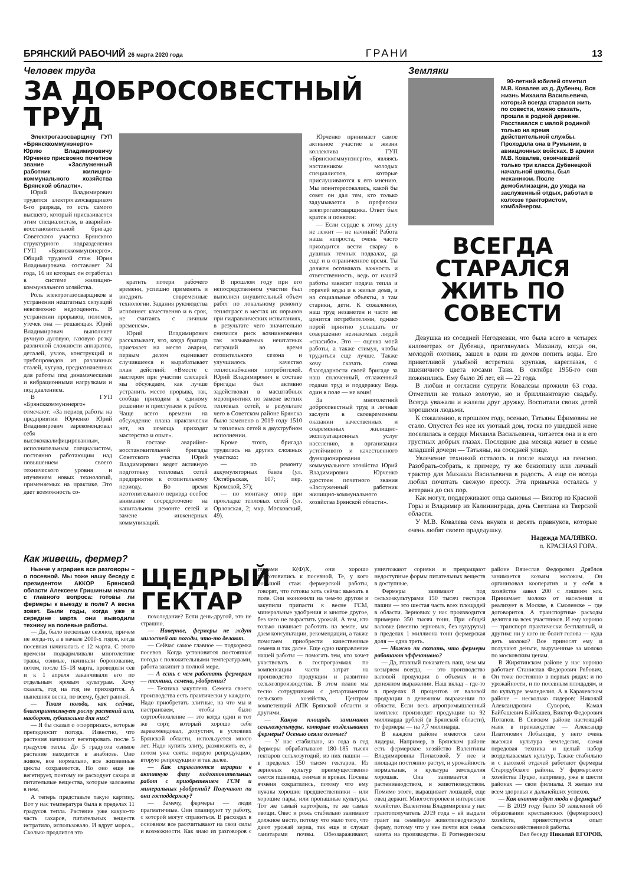БРЯНСКИЙ РАБОЧИЙ 26 марта 2020 года
ГРАНИ
13
Человек труда
ЗА ДОБРОСОВЕСТНЫЙ ТРУД
Электрогазосварщику ГУП «Брянсккоммунэнерго» Юрию Владимировичу Юрченко присвоено почетное звание «Заслуженный работник жилищно-коммунального хозяйства Брянской области».
Юрий Владимирович трудится электрогазосварщиком 6-го разряда, то есть самого высшего, который присваивается этим специалистам, в аварийно-восстановительной бригаде Советского участка Брянского структурного подразделения ГУП «Брянсккоммунэнерго». Общий трудовой стаж Юрия Владимировича составляет 24 года, 16 из которых он отработал в системе жилищно-коммунального хозяйства.
Роль электрогазосварщиков в устранении нештатных ситуаций невозможно недооценить. В устранении прорывов, поломок, утечек она — решающая. Юрий Владимирович выполняет ручную дуговую, газовую резку различной сложности аппаратов, деталей, узлов, конструкций и трубопроводов из различных сталей, чугуна, предназначенных для работы под динамическими и вибрационными нагрузками и под давлением.
В ГУП «Брянсккоммунэнерго» отмечают: «За период работы на предприятии Юрченко Юрий Владимирович зарекомендовал себя высококвалифицированным, исполнительным специалистом, постоянно работающим над повышением своего технического уровня и изучением новых технологий, применяемых на практике. Это дает возможность со-
кратить потери рабочего времени, успешно применять и внедрять современные технологии. Задания руководства исполняет качественно и в срок, не считаясь с личным временем».
Юрий Владимирович рассказывает, что, когда бригада приезжает на место аварии, первым делом оценивает случившееся и вырабатывает план действий: «Вместе с мастером при участии слесарей мы обсуждаем, как лучше устранить место прорыва, так, сообща приходим к единому решению и приступаем к работе. Чаще всего времени на обсуждение плана практически нет, на помощь приходят мастерство и опыт».
В составе аварийно-восстановительной бригады Советского участка Юрий Владимирович ведет активную подготовку тепловых сетей предприятия к отопительному периоду. Во время неотопительного периода особое внимание сосредоточено на капитальном ремонте сетей и замене инженерных коммуникаций.
В прошлом году при его непосредственном участии был выполнен внушительный объем работ по локальному ремонту теплотрасс в местах их порывов при гидравлических испытаниях, в результате чего значительно снизился риск возникновения так называемых нештатных ситуаций во время отопительного сезона и улучшилось качество теплоснабжения потребителей. Юрий Владимирович в составе бригады был активно задействован в масштабных мероприятиях по замене ветхих тепловых сетей, в результате чего в Советском районе Брянска было заменено в 2019 году 1510 м тепловых сетей в двухтрубном исполнении.
Кроме этого, бригада трудилась на других сложных участках:
— по ремонту аккумуляторных баков (ул. Октябрьская, 107; пер. Кромской, 37);
— по монтажу опор при прокладке тепловых сетей (ул. Орловская, 2; мкр. Московский, 49).
Юрченко принимает самое активное участие в жизни коллектива ГУП «Брянсккоммунэнерго», являясь наставником молодых специалистов, которые прислушиваются к его мнению. Мы поинтересовались, какой бы совет он дал тем, кто только задумывается о профессии электрогазосварщика. Ответ был краток и понятен:
— Если сердце к этому делу не лежит — не начинай! Работа наша непроста, очень часто приходится вести сварку в душных темных подвалах, да еще и в ограниченное время. Ты должен осознавать важность и ответственность, ведь от нашей работы зависит подача тепла и горячей воды и в жилые дома, и на социальные объекты, а там старики, дети. К сожалению, наш труд незаметен и часто не ценится потребителями, однако порой приятно услышать от совершенно незнакомых людей «спасибо». Это — оценка моей работы, а также стимул, чтобы трудиться еще лучше. Также хочу сказать слова благодарности своей бригаде за наш сплоченный, отлаженный годами труд и поддержку. Ведь один в поле — не воин!
За многолетний добросовестный труд и личные заслуги в своевременном оказании качественных и современных жилищно-эксплуатационных услуг населению, в организации устойчивого и качественного функционирования коммунального хозяйства Юрий Владимирович Юрченко удостоен почетного звания «Заслуженный работник жилищно-коммунального хозяйства Брянской области».
Земляки
90-летний юбилей отметил М.В. Ковалев из д. Дубенец. Вся жизнь Михаила Васильевича, который всегда старался жить по совести, можно сказать, прошла в родной деревне. Расставался с малой родиной только на время действительной службы. Проходила она в Румынии, в авиационных войсках. В армии М.В. Ковалев, окончивший только три класса Дубенецкой начальной школы, был механиком. После демобилизации, до ухода на заслуженный отдых, работал в колхозе трактористом, комбайнером.
ВСЕГДА СТАРАЛСЯ ЖИТЬ ПО СОВЕСТИ
Девушка из соседней Негодяевки, что была всего в четырех километрах от Дубенца, приглянулась Михаилу, когда он, молодой охотник, зашел в один из домов попить воды. Его приветливой улыбкой встретила хрупкая, кареглазая, с пшеничного цвета косами Таня. В октябре 1956-го они поженились. Ему было 26 лет, ей — 22 года.
В любви и согласии супруги Ковалевы прожили 63 года. Отметили не только золотую, но и бриллиантовую свадьбу. Всегда уважали и жалели друг дружку. Воспитали своих детей хорошими людьми.
К сожалению, в прошлом году, осенью, Татьяны Ефимовны не стало. Опустел без нее их уютный дом, тоска по ушедшей жене поселилась в сердце Михаила Васильевича, читается она и в его грустных добрых глазах. Последние два месяца живет в семье младшей дочери — Татьяны, на соседней улице.
Увлечение техникой осталось и после выхода на пенсию. Разобрать-собрать, к примеру, ту же бензопилу или личный трактор для Михаила Васильевича в радость. А еще он всегда любил почитать свежую прессу. Эта привычка осталась у ветерана до сих пор.
Как могут, поддерживают отца сыновья — Виктор из Красной Горы и Владимир из Калининграда, дочь Светлана из Тверской области.
У М.В. Ковалева семь внуков и десять правнуков, которые очень любят своего прадедушку.
Надежда МАЛЯВКО.
п. КРАСНАЯ ГОРА.
Как живешь, фермер?
Нынче у аграриев все разговоры – о посевной. Мы тоже нашу беседу с президентом АККОР Брянской области Алексеем Гришиным начали с главного вопроса: готовы ли фермеры к выезду в поле? А весна зовет. Были годы, когда уже в середине марта они выводили технику на полевые работы.
— Да, было несколько сезонов, причем не когда-то, а в начале 2000-х годов, когда посевная начиналась с 12 марта. С этого времени подкармливали многолетние травы, озимые, начинали боронование, потом, после 15–18 марта, проводили сев и к 1 апреля заканчивали его по отдельным яровым культурам. Хочу сказать, год на год не приходится. А нынешняя весна, по всему, будет ранней.
— Такая погода, как сейчас, благоприятствует росту растений или, наоборот, губительна для них?
— Я бы сказал о «сюрпризах», которые преподносит погода. Известно, что растения начинают вегетировать после 5 градусов тепла. До 5 градусов озимое растение находится в анабиозе. Оно живое, все нормально, все жизненные циклы сохраняются. Но оно еще не вегетирует, поэтому не расходует сахара и питательные вещества, которые заложены в нем.
А теперь представьте такую картину. Вот у нас температура была в пределах 11 градусов тепла. Растение уже какую-то часть сахаров, питательных веществ истратило, использовало. И вдруг мороз... Сколько продлится это
ЩЕДРЫЙ ГЕКТАР
похолодание? Если день-другой, это не страшно.
— Наверное, фермеры не ждут милостей от погоды, что-то делают.
— Сейчас самое главное — подкормка посевов. Когда установится постоянная погода с положительными температурами, работа закипит в полной мере.
— А есть с чем работать фермерам — техника, семена, удобрения?
— Техника закуплена. Семена своего производства есть практически у каждого. Надо приобретать элитные, на что мы и настраиваем, чтобы было сортообновление — это когда один и тот же сорт, который хорошо себя зарекомендовал, допустим, в условиях Брянской области, используется много лет. Надо купить элиту, размножить ее, а потом уже сеять: первую репродукцию, вторую репродукцию и так далее.
— Как справляются аграрии в активную фазу подготовительных работ с приобретением ГСМ и минеральных удобрений? Получают ли они господдержку?
— Замечу, фермеры — люди прагматичные. Они планируют ту работу, с которой могут справиться. В расходах в основном все рассчитывают на свои силы и возможности. Как знаю из разговоров с главами К(Ф)Х, они хорошо подготовились к посевной. Те, у кого большой стаж фермерской работы, говорят, что готовы хоть сейчас выехать в поле. Они экономили на чем-то другом и закупили припасти к весне ГСМ, минеральные удобрения и многое другое, без чего не вырастить урожай. А тем, кто только начинает работать на земле, мы даем консультации, рекомендации, а также помогаем приобрести качественные семена и так далее. Еще одно направление нашей работы — помогать тем, кто хочет участвовать в госпрограммах по компенсации части затрат на производство продукции и развитию сельхозпроизводства. В этом плане мы тесно сотрудничаем с департаментом сельского хозяйства, Центром компетенций АПК Брянской области и другими.
— Какую площадь занимают сельхозкультуры, которые возделывают фермеры? Осенью сеяли озимые?
— У нас стабильно, из года в год фермеры обрабатывают 180–185 тысяч гектаров сельхозугодий, из них пашни — в пределах 150 тысяч гектаров. Из зерновых культур преимущественно сеется пшеница, озимая и яровая. Посевы ячменя сократились, потому что ему нужны хорошие предшественники – или хорошие пары, или пропашные культуры. Тот же самый картофель, те же самые овощи. Овес и рожь стабильно занимают должное место, потому что мало того, что дают урожай зерна, так еще и служат санитарами почвы. Обеззараживают, уничтожают сорняки и превращают недоступные формы питательных веществ в доступные.
Фермеры занимают под сельхозкультурами 150 тысяч гектаров пашни — это шестая часть всех площадей в области. Зерновых у нас производится примерно 350 тысяч тонн. При общей валовке (именно зерновых, без кукурузы) в пределах 1 миллиона тонн фермерская доля — одна треть.
— Можно ли сказать, что фермеры работают эффективно?
— Да, главный показатель наш, чем мы козыряем всегда, — это производство валовой продукции в объемах и в денежном выражении. Наш вклад – где-то в пределах 8 процентов от валовой продукции в денежном выражении по области. Если весь агропромышленный комплекс производит продукции на 92 миллиарда рублей (в Брянской области), то фермеры — на 7,7 миллиарда.
В каждом районе имеются свои лидеры. Например, в Брянском районе есть фермерское хозяйство Валентины Владимировны Понасовой. У нее и площади постоянно растут, и урожайность нормальная, и культура земледелия хорошая. Она занимается и растениеводством, и животноводством. Помимо этого, выращивает лошадей, еще овец держит. Многосторонее и интересное хозяйство. Валентина Владимировна у нас грантополучатель 2019 года – ей выдали грант на семейную животноводческую ферму, потому что у нее почти вся семья занята на производстве. В Рогнединском районе Вячеслав Федорович Дряблов занимается козьим молоком. Он организовал кооператив и у себя в хозяйстве завел 200 с лишним коз. Принимает молоко от населения и реализует в Москве, в Смоленске – где договорится. А транспортные расходы делятся на всех участников. И ему хорошо — транспорт практически бесплатный, и другим: ни у кого не болит голова — куда деть молоко? Все приносят ему и получают деньги, вырученные за молоко по московским ценам.
В Жирятинском районе у нас хорошо работает Станислав Федорович Рябович. Он тоже постоянно в первых рядах: и по урожайности, и по посевным площадям, и по культуре земледелия. А в Карачевском районе – несколько лидеров: Николай Александрович Суворов, Камал Байбашевич Байбашев, Виктор Федорович Потапов. В Севском районе настоящий маяк в производстве — Александр Платонович Лобынцев, у него очень высокая культура земледелия, самая передовая техника и целый набор возделываемых культур. Также стабильно и с высокой отдачей работают фермеры Стародубского района. У фермерского хозяйства Пуцко, например, уже в шести районах — свои филиалы. Я желаю им всем здоровья и дальнейших успехов.
— Как охотно идут люди в фермеры?
— В 2019 году было 50 заявлений об образовании крестьянских (фермерских) хозяйств, приветствуется опыт сельскохозяйственной работы.
Вел беседу Николай ЕГОРОВ.